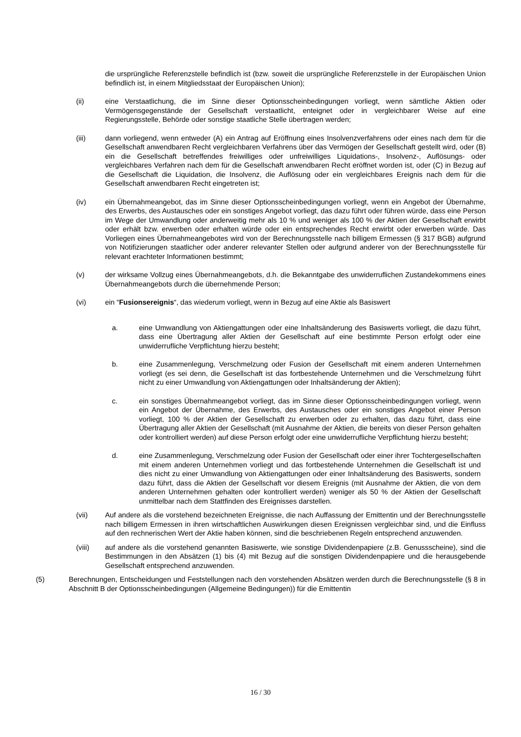die ursprüngliche Referenzstelle befindlich ist (bzw. soweit die ursprüngliche Referenzstelle in der Europäischen Union befindlich ist, in einem Mitgliedsstaat der Europäischen Union);
(ii) eine Verstaatlichung, die im Sinne dieser Optionsscheinbedingungen vorliegt, wenn sämtliche Aktien oder Vermögensgegenstände der Gesellschaft verstaatlicht, enteignet oder in vergleichbarer Weise auf eine Regierungsstelle, Behörde oder sonstige staatliche Stelle übertragen werden;
(iii) dann vorliegend, wenn entweder (A) ein Antrag auf Eröffnung eines Insolvenzverfahrens oder eines nach dem für die Gesellschaft anwendbaren Recht vergleichbaren Verfahrens über das Vermögen der Gesellschaft gestellt wird, oder (B) ein die Gesellschaft betreffendes freiwilliges oder unfreiwilliges Liquidations-, Insolvenz-, Auflösungs- oder vergleichbares Verfahren nach dem für die Gesellschaft anwendbaren Recht eröffnet worden ist, oder (C) in Bezug auf die Gesellschaft die Liquidation, die Insolvenz, die Auflösung oder ein vergleichbares Ereignis nach dem für die Gesellschaft anwendbaren Recht eingetreten ist;
(iv) ein Übernahmeangebot, das im Sinne dieser Optionsscheinbedingungen vorliegt, wenn ein Angebot der Übernahme, des Erwerbs, des Austausches oder ein sonstiges Angebot vorliegt, das dazu führt oder führen würde, dass eine Person im Wege der Umwandlung oder anderweitig mehr als 10 % und weniger als 100 % der Aktien der Gesellschaft erwirbt oder erhält bzw. erwerben oder erhalten würde oder ein entsprechendes Recht erwirbt oder erwerben würde. Das Vorliegen eines Übernahmeangebotes wird von der Berechnungsstelle nach billigem Ermessen (§ 317 BGB) aufgrund von Notifizierungen staatlicher oder anderer relevanter Stellen oder aufgrund anderer von der Berechnungsstelle für relevant erachteter Informationen bestimmt;
(v) der wirksame Vollzug eines Übernahmeangebots, d.h. die Bekanntgabe des unwiderruflichen Zustandekommens eines Übernahmeangebots durch die übernehmende Person;
(vi) ein “Fusionsereignis“, das wiederum vorliegt, wenn in Bezug auf eine Aktie als Basiswert
a. eine Umwandlung von Aktiengattungen oder eine Inhaltsänderung des Basiswerts vorliegt, die dazu führt, dass eine Übertragung aller Aktien der Gesellschaft auf eine bestimmte Person erfolgt oder eine unwiderrufliche Verpflichtung hierzu besteht;
b. eine Zusammenlegung, Verschmelzung oder Fusion der Gesellschaft mit einem anderen Unternehmen vorliegt (es sei denn, die Gesellschaft ist das fortbestehende Unternehmen und die Verschmelzung führt nicht zu einer Umwandlung von Aktiengattungen oder Inhaltsänderung der Aktien);
c. ein sonstiges Übernahmeangebot vorliegt, das im Sinne dieser Optionsscheinbedingungen vorliegt, wenn ein Angebot der Übernahme, des Erwerbs, des Austausches oder ein sonstiges Angebot einer Person vorliegt, 100 % der Aktien der Gesellschaft zu erwerben oder zu erhalten, das dazu führt, dass eine Übertragung aller Aktien der Gesellschaft (mit Ausnahme der Aktien, die bereits von dieser Person gehalten oder kontrolliert werden) auf diese Person erfolgt oder eine unwiderrufliche Verpflichtung hierzu besteht;
d. eine Zusammenlegung, Verschmelzung oder Fusion der Gesellschaft oder einer ihrer Tochtergesellschaften mit einem anderen Unternehmen vorliegt und das fortbestehende Unternehmen die Gesellschaft ist und dies nicht zu einer Umwandlung von Aktiengattungen oder einer Inhaltsänderung des Basiswerts, sondern dazu führt, dass die Aktien der Gesellschaft vor diesem Ereignis (mit Ausnahme der Aktien, die von dem anderen Unternehmen gehalten oder kontrolliert werden) weniger als 50 % der Aktien der Gesellschaft unmittelbar nach dem Stattfinden des Ereignisses darstellen.
(vii) Auf andere als die vorstehend bezeichneten Ereignisse, die nach Auffassung der Emittentin und der Berechnungsstelle nach billigem Ermessen in ihren wirtschaftlichen Auswirkungen diesen Ereignissen vergleichbar sind, und die Einfluss auf den rechnerischen Wert der Aktie haben können, sind die beschriebenen Regeln entsprechend anzuwenden.
(viii) auf andere als die vorstehend genannten Basiswerte, wie sonstige Dividendenpapiere (z.B. Genussscheine), sind die Bestimmungen in den Absätzen (1) bis (4) mit Bezug auf die sonstigen Dividendenpapiere und die herausgebende Gesellschaft entsprechend anzuwenden.
(5) Berechnungen, Entscheidungen und Feststellungen nach den vorstehenden Absätzen werden durch die Berechnungsstelle (§ 8 in Abschnitt B der Optionsscheinbedingungen (Allgemeine Bedingungen)) für die Emittentin
16 / 30